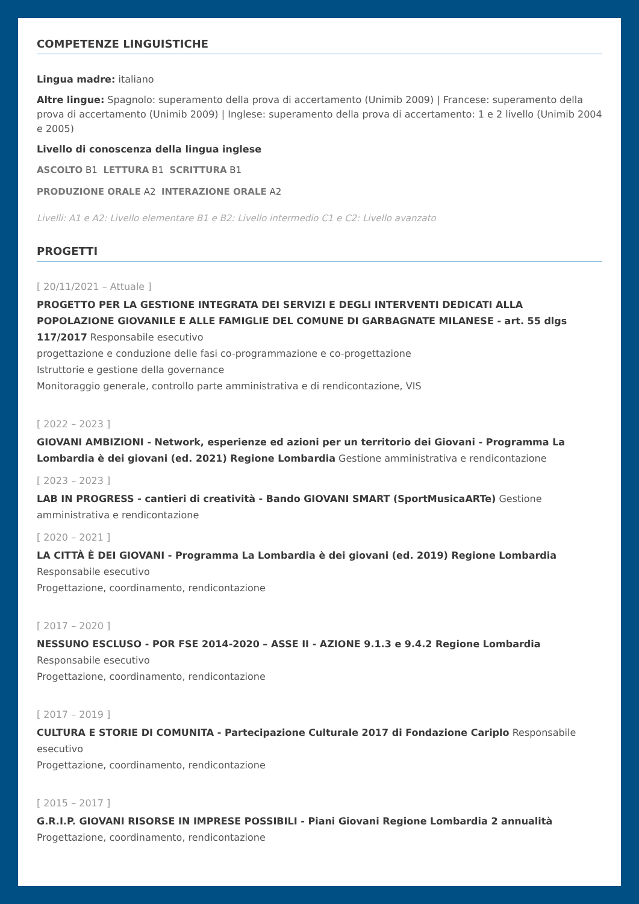COMPETENZE LINGUISTICHE
Lingua madre: italiano
Altre lingue: Spagnolo: superamento della prova di accertamento (Unimib 2009) | Francese: superamento della prova di accertamento (Unimib 2009) | Inglese: superamento della prova di accertamento: 1 e 2 livello (Unimib 2004 e 2005)
Livello di conoscenza della lingua inglese
ASCOLTO B1 LETTURA B1 SCRITTURA B1
PRODUZIONE ORALE A2 INTERAZIONE ORALE A2
Livelli: A1 e A2: Livello elementare B1 e B2: Livello intermedio C1 e C2: Livello avanzato
PROGETTI
[ 20/11/2021 – Attuale ]
PROGETTO PER LA GESTIONE INTEGRATA DEI SERVIZI E DEGLI INTERVENTI DEDICATI ALLA POPOLAZIONE GIOVANILE E ALLE FAMIGLIE DEL COMUNE DI GARBAGNATE MILANESE - art. 55 dlgs 117/2017 Responsabile esecutivo
progettazione e conduzione delle fasi co-programmazione e co-progettazione
Istruttorie e gestione della governance
Monitoraggio generale, controllo parte amministrativa e di rendicontazione, VIS
[ 2022 – 2023 ]
GIOVANI AMBIZIONI - Network, esperienze ed azioni per un territorio dei Giovani - Programma La Lombardia è dei giovani (ed. 2021) Regione Lombardia Gestione amministrativa e rendicontazione
[ 2023 – 2023 ]
LAB IN PROGRESS - cantieri di creatività - Bando GIOVANI SMART (SportMusicaARTe) Gestione amministrativa e rendicontazione
[ 2020 – 2021 ]
LA CITTÀ È DEI GIOVANI - Programma La Lombardia è dei giovani (ed. 2019) Regione Lombardia Responsabile esecutivo
Progettazione, coordinamento, rendicontazione
[ 2017 – 2020 ]
NESSUNO ESCLUSO - POR FSE 2014-2020 – ASSE II - AZIONE 9.1.3 e 9.4.2 Regione Lombardia Responsabile esecutivo
Progettazione, coordinamento, rendicontazione
[ 2017 – 2019 ]
CULTURA E STORIE DI COMUNITA - Partecipazione Culturale 2017 di Fondazione Cariplo Responsabile esecutivo
Progettazione, coordinamento, rendicontazione
[ 2015 – 2017 ]
G.R.I.P. GIOVANI RISORSE IN IMPRESE POSSIBILI - Piani Giovani Regione Lombardia 2 annualità Progettazione, coordinamento, rendicontazione